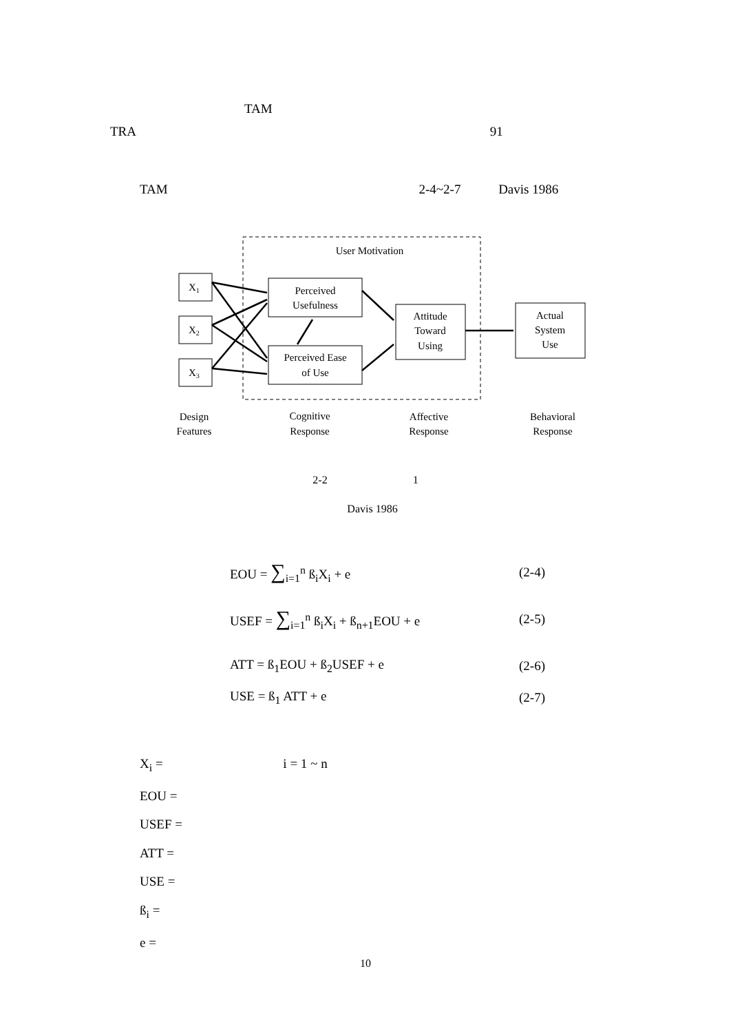TAM
TRA 91
TAM 2-4~2-7 Davis 1986
User Motivation
X1
X2
X3
Perceived
Usefulness
Perceived Ease
of Use
Attitude
Toward
Using
Actual
System
Use
Design
Features
Cognitive
Response
Affective
Response
Behavioral
Response
2-2 1
Davis 1986
| | EOU = ∑<sub>i=1</sub><sup>n</sup> ß<sub>i</sub>X<sub>i</sub> + e | (2-4) |
| | USEF = ∑<sub>i=1</sub><sup>n</sup> ß<sub>i</sub>X<sub>i</sub> + ß<sub>n+1</sub>EOU + e | (2-5) |
| | ATT = ß<sub>1</sub>EOU + ß<sub>2</sub>USEF + e | (2-6) |
| | USE = ß<sub>1</sub> ATT + e | (2-7) |
X<sub>i</sub> = i = 1 ~ n
EOU =
USEF =
ATT =
USE =
ß<sub>i</sub> =
e =
10